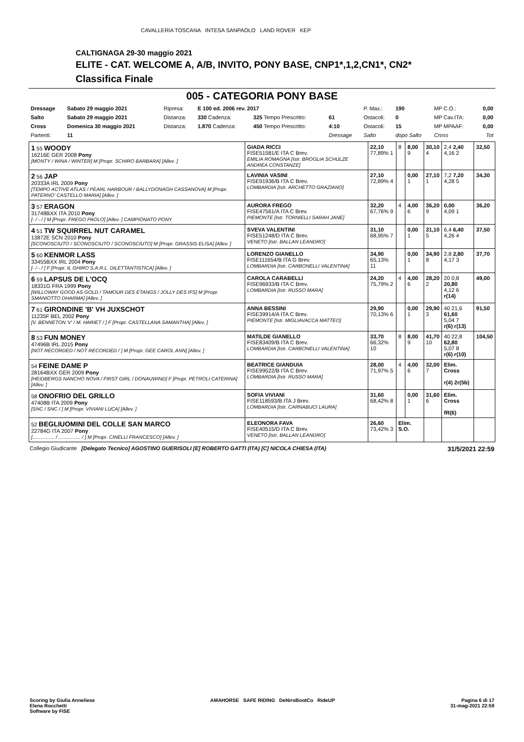CAVALLERIA TOSCANA INTESA SANPAOLO LAND ROVER KEP
CALTIGNAGA 29-30 maggio 2021
ELITE - CAT. WELCOME A, A/B, INVITO, PONY BASE, CNP1*,1,2,CN1*, CN2*
Classifica Finale
005 - CATEGORIA PONY BASE
| Dressage | Sabato 29 maggio 2021 | Ripresa: | E 100 ed. 2006 rev. 2017 | | | P. Max.: | 190 | MP C.O.: | 0,00 |
| Salto | Sabato 29 maggio 2021 | Distanza: | 330 Cadenza: | 325 Tempo Prescritto: | 61 | Ostacoli: | 0 | MP Cav.ITA: | 0,00 |
| Cross | Domenica 30 maggio 2021 | Distanza: | 1.870 Cadenza: | 450 Tempo Prescritto: | 4:10 | Ostacoli: | 15 | MP MPAAF: | 0,00 |
| Partenti: | 11 | | | | Dressage | Salto | dopo Salto | Cross | Tot |
| 1 55 WOODY 16216E GER 2008 Pony [MONTY / WINA / WINTER] M [Propr. SCHIRO BARBARA] [Allev. ] | GIADA RICCI FISE51581/E ITA C Brev. EMILIA ROMAGNA [Istr. BROGLIA SCHULZE ANDREA CONSTANZE] | 22,10 77,89% 1 | 8 | 8,00 9 | 30,10 4 | 2,4 2,40 4,16 2 | 32,50 |
| 2 56 JAP 20333A IRL 2009 Pony [TEMPO ACTIVE ATLAS / PEARL HARBOUR / BALLYDONAGH CASSANOVA] M [Propr. PATERNO' CASTELLO MARIA] [Allev. ] | LAVINIA VASINI FISE91936/B ITA C Brev. LOMBARDIA [Istr. ARCHETTO GRAZIANO] | 27,10 72,89% 4 | | 0,00 1 | 27,10 1 | 7,2 7,20 4,28 5 | 34,30 |
| 3 57 ERAGON 31748BXX ITA 2010 Pony [- / - / ] M [Propr. FREGO PAOLO] [Allev. ] CAMPIONATO PONY | AURORA FREGO FISE47561/A ITA C Brev. PIEMONTE [Istr. TORNIELLI SARAH JANE] | 32,20 67,76% 9 | 4 | 4,00 6 | 36,20 9 | 0,00 4,09 1 | 36,20 |
| 4 51 TW SQUIRREL NUT CARAMEL 13872E SCN 2010 Pony [SCONOSCIUTO / SCONOSCIUTO / SCONOSCIUTO] M [Propr. GRASSIS ELISA] [Allev. ] | SVEVA VALENTINI FISE51248/D ITA C Brev. VENETO [Istr. BALLAN LEANDRO] | 31,10 68,95% 7 | | 0,00 1 | 31,10 5 | 6,4 6,40 4,26 4 | 37,50 |
| 5 60 KENMOR LASS 33455BXX IRL 2004 Pony [- / - / ] F [Propr. IL GHIRO S.A.R.L. DILETTANTISTICA] [Allev. ] | LORENZO GIANELLO FISE111654/B ITA G Brev. LOMBARDIA [Istr. CARBONELLI VALENTINA] | 34,90 65,13% 11 | | 0,00 1 | 34,90 8 | 2,8 2,80 4,17 3 | 37,70 |
| 6 59 LAPSUS DE L'OCQ 18331G FRA 1999 Pony [WILLOWAY GOOD AS GOLD / TAMOUR DES ETANGS / JOLLY DES IFS] M [Propr. SMANIOTTO DHARMA] [Allev. ] | CAROLA CARABELLI FISE96933/B ITA C Brev. LOMBARDIA [Istr. RUSSO MARA] | 24,20 75,79% 2 | 4 | 4,00 6 | 28,20 2 | 20 0,8 20,80 4,12 6 r(14) | 49,00 |
| 7 61 GIRONDINE 'B' VH JUXSCHOT 11235F BEL 2002 Pony [V. BENNETON 'V' / M. HARIET / ] F [Propr. CASTELLANA SAMANTHA] [Allev. ] | ANNA BESSINI FISE39914/A ITA C Brev. PIEMONTE [Istr. MIGLIAVACCA MATTEO] | 29,90 70,13% 6 | | 0,00 1 | 29,90 3 | 40 21,6 61,60 5,04 7 r(6) r(13) | 91,50 |
| 8 53 FUN MONEY 47496B IRL 2015 Pony [NOT RECORDED / NOT RECORDED / ] M [Propr. GEE CAROL ANN] [Allev. ] | MATILDE GIANELLO FISE83409/B ITA C Brev. LOMBARDIA [Istr. CARBONELLI VALENTINA] | 33,70 66,32% 10 | 8 | 8,00 9 | 41,70 10 | 40 22,8 62,80 5,07 8 r(6) r(10) | 104,50 |
| 54 FEINE DAME P 28164BXX GER 2009 Pony [HEIDBERGS NANCHO NOVA / FIRST GIRL / DONAUWIND] F [Propr. PETROLI CATERINA] [Allev. ] | BEATRICE GIANDUIA FISE99522/B ITA C Brev. LOMBARDIA [Istr. RUSSO MARA] | 28,00 71,97% 5 | 4 | 4,00 6 | 32,00 7 | Elim. Cross r(4) 2r(5b) | |
| 58 ONOFRIO DEL GRILLO 47408B ITA 2009 Pony [SNC / SNC / ] M [Propr. VIVIANI LUCA] [Allev. ] | SOFIA VIVIANI FISE118593/B ITA J Brev. LOMBARDIA [Istr. CARNABUCI LAURA] | 31,60 68,42% 8 | | 0,00 1 | 31,60 6 | Elim. Cross fR(6) | |
| 52 BEGLIUOMINI DEL COLLE SAN MARCO 22784G ITA 2007 Pony [................ / ................ / ] M [Propr. CINELLI FRANCESCO] [Allev. ] | ELEONORA FAVA FISE40515/D ITA C Brev. VENETO [Istr. BALLAN LEANDRO] | 26,60 73,42% 3 | Elim. S.O. | | | | |
Collegio Giudicante [Delegato Tecnico] AGOSTINO GUERISOLI [E] ROBERTO GATTI (ITA) [C] NICOLA CHIESA (ITA) 31/5/2021 22:59
Scoring by Giulia Anneliese
Elena Rocchetti
Software by FISE AMAHORSE SAFE RIDING DeNiroBootCo RideUP Pagina 6 di 17
31-mag-2021 22:59